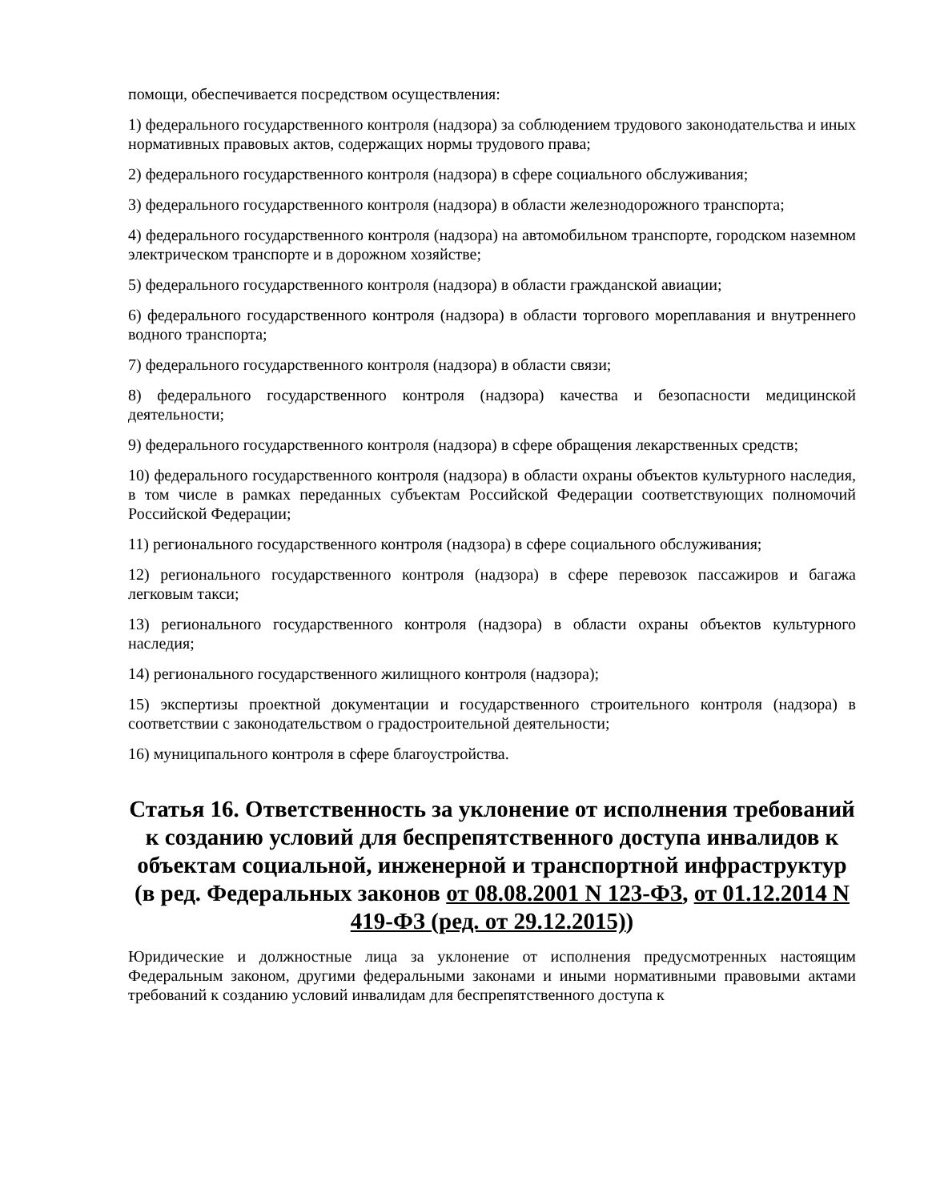помощи, обеспечивается посредством осуществления:
1) федерального государственного контроля (надзора) за соблюдением трудового законодательства и иных нормативных правовых актов, содержащих нормы трудового права;
2) федерального государственного контроля (надзора) в сфере социального обслуживания;
3) федерального государственного контроля (надзора) в области железнодорожного транспорта;
4) федерального государственного контроля (надзора) на автомобильном транспорте, городском наземном электрическом транспорте и в дорожном хозяйстве;
5) федерального государственного контроля (надзора) в области гражданской авиации;
6) федерального государственного контроля (надзора) в области торгового мореплавания и внутреннего водного транспорта;
7) федерального государственного контроля (надзора) в области связи;
8) федерального государственного контроля (надзора) качества и безопасности медицинской деятельности;
9) федерального государственного контроля (надзора) в сфере обращения лекарственных средств;
10) федерального государственного контроля (надзора) в области охраны объектов культурного наследия, в том числе в рамках переданных субъектам Российской Федерации соответствующих полномочий Российской Федерации;
11) регионального государственного контроля (надзора) в сфере социального обслуживания;
12) регионального государственного контроля (надзора) в сфере перевозок пассажиров и багажа легковым такси;
13) регионального государственного контроля (надзора) в области охраны объектов культурного наследия;
14) регионального государственного жилищного контроля (надзора);
15) экспертизы проектной документации и государственного строительного контроля (надзора) в соответствии с законодательством о градостроительной деятельности;
16) муниципального контроля в сфере благоустройства.
Статья 16. Ответственность за уклонение от исполнения требований к созданию условий для беспрепятственного доступа инвалидов к объектам социальной, инженерной и транспортной инфраструктур (в ред. Федеральных законов от 08.08.2001 N 123-ФЗ, от 01.12.2014 N 419-ФЗ (ред. от 29.12.2015))
Юридические и должностные лица за уклонение от исполнения предусмотренных настоящим Федеральным законом, другими федеральными законами и иными нормативными правовыми актами требований к созданию условий инвалидам для беспрепятственного доступа к